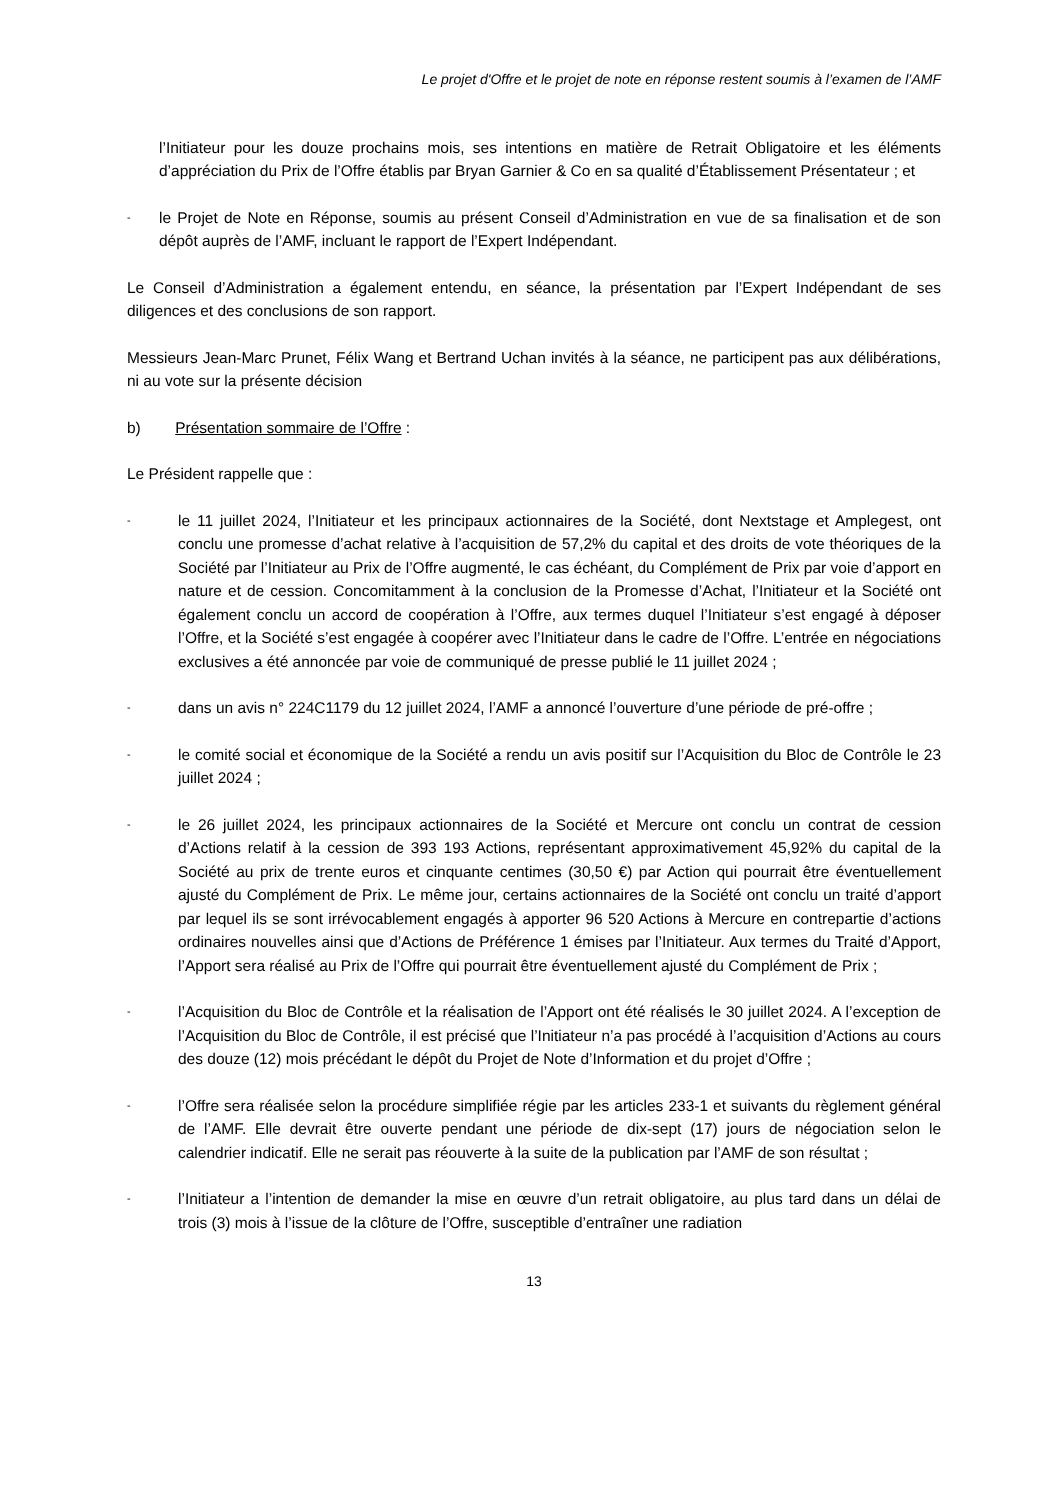Le projet d'Offre et le projet de note en réponse restent soumis à l’examen de l’AMF
l’Initiateur pour les douze prochains mois, ses intentions en matière de Retrait Obligatoire et les éléments d’appréciation du Prix de l’Offre établis par Bryan Garnier & Co en sa qualité d’Établissement Présentateur ; et
- le Projet de Note en Réponse, soumis au présent Conseil d’Administration en vue de sa finalisation et de son dépôt auprès de l’AMF, incluant le rapport de l’Expert Indépendant.
Le Conseil d’Administration a également entendu, en séance, la présentation par l’Expert Indépendant de ses diligences et des conclusions de son rapport.
Messieurs Jean-Marc Prunet, Félix Wang et Bertrand Uchan invités à la séance, ne participent pas aux délibérations, ni au vote sur la présente décision
b) Présentation sommaire de l’Offre :
Le Président rappelle que :
- le 11 juillet 2024, l’Initiateur et les principaux actionnaires de la Société, dont Nextstage et Amplegest, ont conclu une promesse d’achat relative à l’acquisition de 57,2% du capital et des droits de vote théoriques de la Société par l’Initiateur au Prix de l’Offre augmenté, le cas échéant, du Complément de Prix par voie d’apport en nature et de cession. Concomitamment à la conclusion de la Promesse d’Achat, l’Initiateur et la Société ont également conclu un accord de coopération à l’Offre, aux termes duquel l’Initiateur s’est engagé à déposer l’Offre, et la Société s’est engagée à coopérer avec l’Initiateur dans le cadre de l’Offre. L’entrée en négociations exclusives a été annoncée par voie de communiqué de presse publié le 11 juillet 2024 ;
- dans un avis n° 224C1179 du 12 juillet 2024, l’AMF a annoncé l’ouverture d’une période de pré-offre ;
- le comité social et économique de la Société a rendu un avis positif sur l’Acquisition du Bloc de Contrôle le 23 juillet 2024 ;
- le 26 juillet 2024, les principaux actionnaires de la Société et Mercure ont conclu un contrat de cession d’Actions relatif à la cession de 393 193 Actions, représentant approximativement 45,92% du capital de la Société au prix de trente euros et cinquante centimes (30,50 €) par Action qui pourrait être éventuellement ajusté du Complément de Prix. Le même jour, certains actionnaires de la Société ont conclu un traité d’apport par lequel ils se sont irrévocablement engagés à apporter 96 520 Actions à Mercure en contrepartie d’actions ordinaires nouvelles ainsi que d’Actions de Préférence 1 émises par l’Initiateur. Aux termes du Traité d’Apport, l’Apport sera réalisé au Prix de l’Offre qui pourrait être éventuellement ajusté du Complément de Prix ;
- l’Acquisition du Bloc de Contrôle et la réalisation de l’Apport ont été réalisés le 30 juillet 2024. A l’exception de l’Acquisition du Bloc de Contrôle, il est précisé que l’Initiateur n’a pas procédé à l’acquisition d’Actions au cours des douze (12) mois précédant le dépôt du Projet de Note d’Information et du projet d’Offre ;
- l’Offre sera réalisée selon la procédure simplifiée régie par les articles 233-1 et suivants du règlement général de l’AMF. Elle devrait être ouverte pendant une période de dix-sept (17) jours de négociation selon le calendrier indicatif. Elle ne serait pas réouverte à la suite de la publication par l’AMF de son résultat ;
- l’Initiateur a l’intention de demander la mise en œuvre d’un retrait obligatoire, au plus tard dans un délai de trois (3) mois à l’issue de la clôture de l’Offre, susceptible d’entraîner une radiation
13